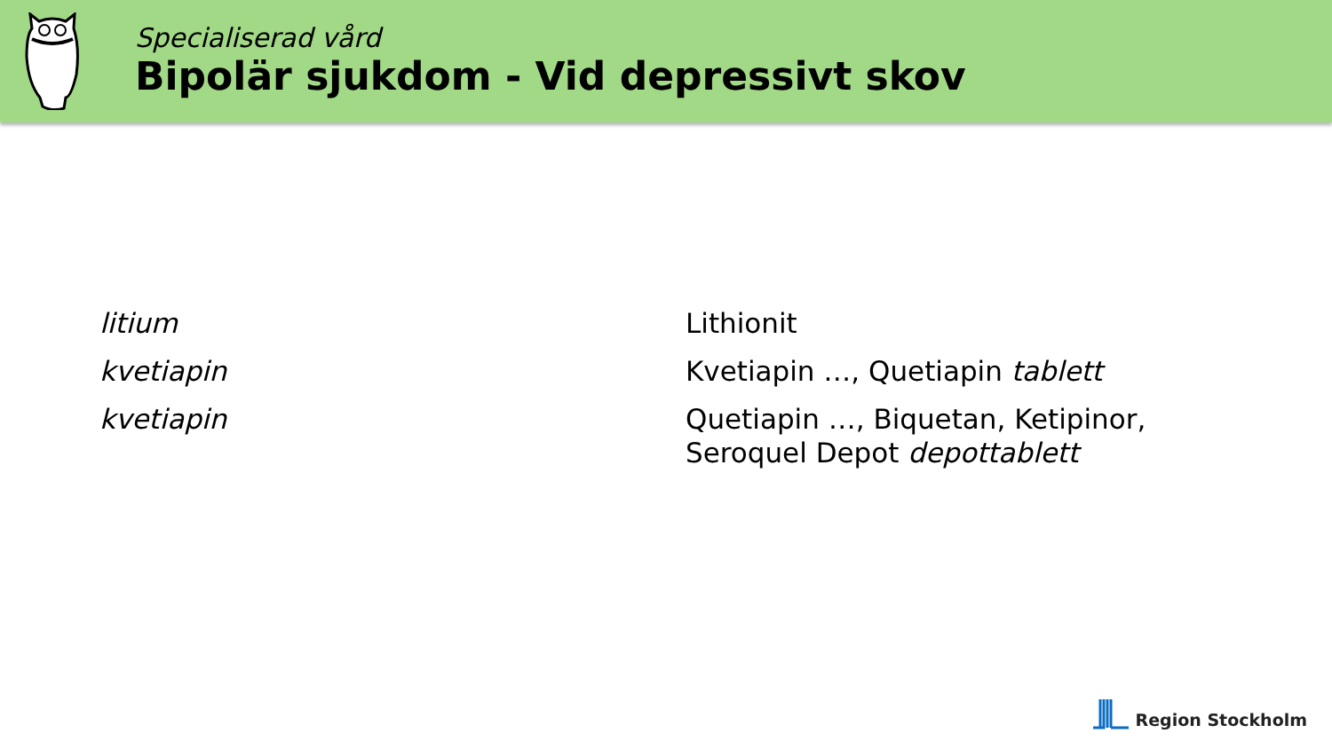Specialiserad vård
Bipolär sjukdom - Vid depressivt skov
| litium | Lithionit |
| kvetiapin | Kvetiapin …, Quetiapin tablett |
| kvetiapin | Quetiapin …, Biquetan, Ketipinor, Seroquel Depot depottablett |
Region Stockholm